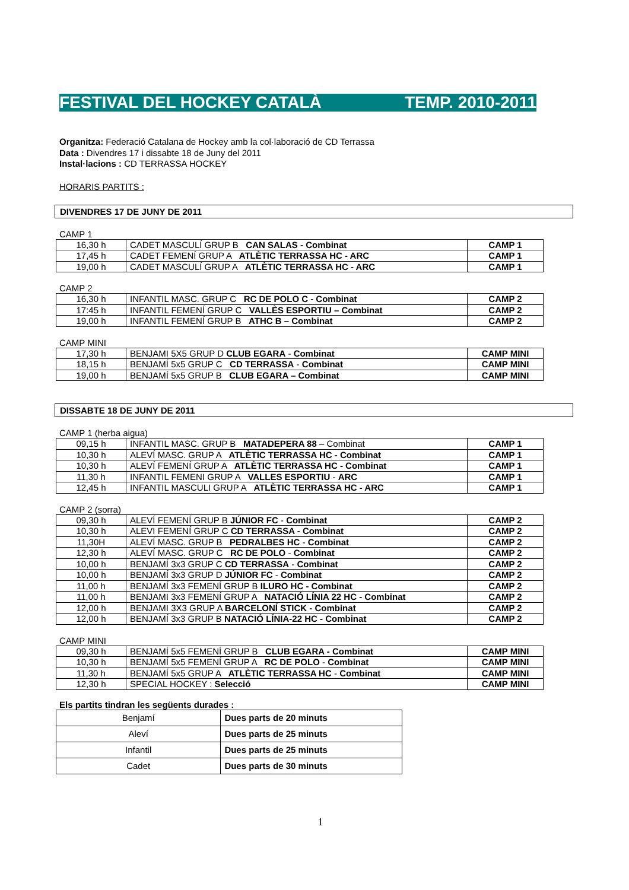FESTIVAL DEL HOCKEY CATALÀ TEMP. 2010-2011
Organitza: Federació Catalana de Hockey amb la col·laboració de CD Terrassa
Data : Divendres 17 i dissabte 18 de Juny del 2011
Instal·lacions : CD TERRASSA HOCKEY
HORARIS PARTITS :
DIVENDRES 17 DE JUNY DE 2011
CAMP 1
| 16,30 h | CADET MASCULÍ GRUP B CAN SALAS - Combinat | CAMP 1 |
| 17,45 h | CADET FEMENÍ GRUP A ATLÈTIC TERRASSA HC - ARC | CAMP 1 |
| 19,00 h | CADET MASCULÍ GRUP A ATLÈTIC TERRASSA HC - ARC | CAMP 1 |
CAMP 2
| 16,30 h | INFANTIL MASC. GRUP C RC DE POLO C - Combinat | CAMP 2 |
| 17:45 h | INFANTIL FEMENÍ GRUP C VALLÈS ESPORTIU – Combinat | CAMP 2 |
| 19,00 h | INFANTIL FEMENÍ GRUP B ATHC B – Combinat | CAMP 2 |
CAMP MINI
| 17,30 h | BENJAMI 5X5 GRUP D CLUB EGARA - Combinat | CAMP MINI |
| 18,15 h | BENJAMÍ 5x5 GRUP C CD TERRASSA - Combinat | CAMP MINI |
| 19,00 h | BENJAMÍ 5x5 GRUP B CLUB EGARA – Combinat | CAMP MINI |
DISSABTE 18 DE JUNY DE 2011
CAMP 1 (herba aigua)
| 09,15 h | INFANTIL MASC. GRUP B MATADEPERA 88 – Combinat | CAMP 1 |
| 10,30 h | ALEVÍ MASC. GRUP A ATLÈTIC TERRASSA HC - Combinat | CAMP 1 |
| 10,30 h | ALEVÍ FEMENÍ GRUP A ATLÈTIC TERRASSA HC - Combinat | CAMP 1 |
| 11,30 h | INFANTIL FEMENI GRUP A VALLES ESPORTIU - ARC | CAMP 1 |
| 12,45 h | INFANTIL MASCULI GRUP A ATLÈTIC TERRASSA HC - ARC | CAMP 1 |
CAMP 2 (sorra)
| 09,30 h | ALEVÍ FEMENÍ GRUP B JÚNIOR FC - Combinat | CAMP 2 |
| 10,30 h | ALEVI FEMENÍ GRUP C CD TERRASSA - Combinat | CAMP 2 |
| 11,30H | ALEVÍ MASC. GRUP B PEDRALBES HC - Combinat | CAMP 2 |
| 12,30 h | ALEVÍ MASC. GRUP C RC DE POLO - Combinat | CAMP 2 |
| 10,00 h | BENJAMÍ 3x3 GRUP C CD TERRASSA - Combinat | CAMP 2 |
| 10,00 h | BENJAMÍ 3x3 GRUP D JÚNIOR FC - Combinat | CAMP 2 |
| 11,00 h | BENJAMÍ 3x3 FEMENÍ GRUP B ILURO HC - Combinat | CAMP 2 |
| 11,00 h | BENJAMI 3x3 FEMENÍ GRUP A NATACIÓ LÍNIA 22 HC - Combinat | CAMP 2 |
| 12,00 h | BENJAMI 3X3 GRUP A BARCELONÍ STICK - Combinat | CAMP 2 |
| 12,00 h | BENJAMÍ 3x3 GRUP B NATACIÓ LÍNIA-22 HC - Combinat | CAMP 2 |
CAMP MINI
| 09,30 h | BENJAMÍ 5x5 FEMENÍ GRUP B CLUB EGARA - Combinat | CAMP MINI |
| 10,30 h | BENJAMÍ 5x5 FEMENÍ GRUP A RC DE POLO - Combinat | CAMP MINI |
| 11,30 h | BENJAMÍ 5x5 GRUP A ATLÈTIC TERRASSA HC - Combinat | CAMP MINI |
| 12,30 h | SPECIAL HOCKEY : Selecció | CAMP MINI |
Els partits tindran les següents durades :
| Benjamí | Dues parts de 20 minuts |
| Aleví | Dues parts de 25 minuts |
| Infantil | Dues parts de 25 minuts |
| Cadet | Dues parts de 30 minuts |
1